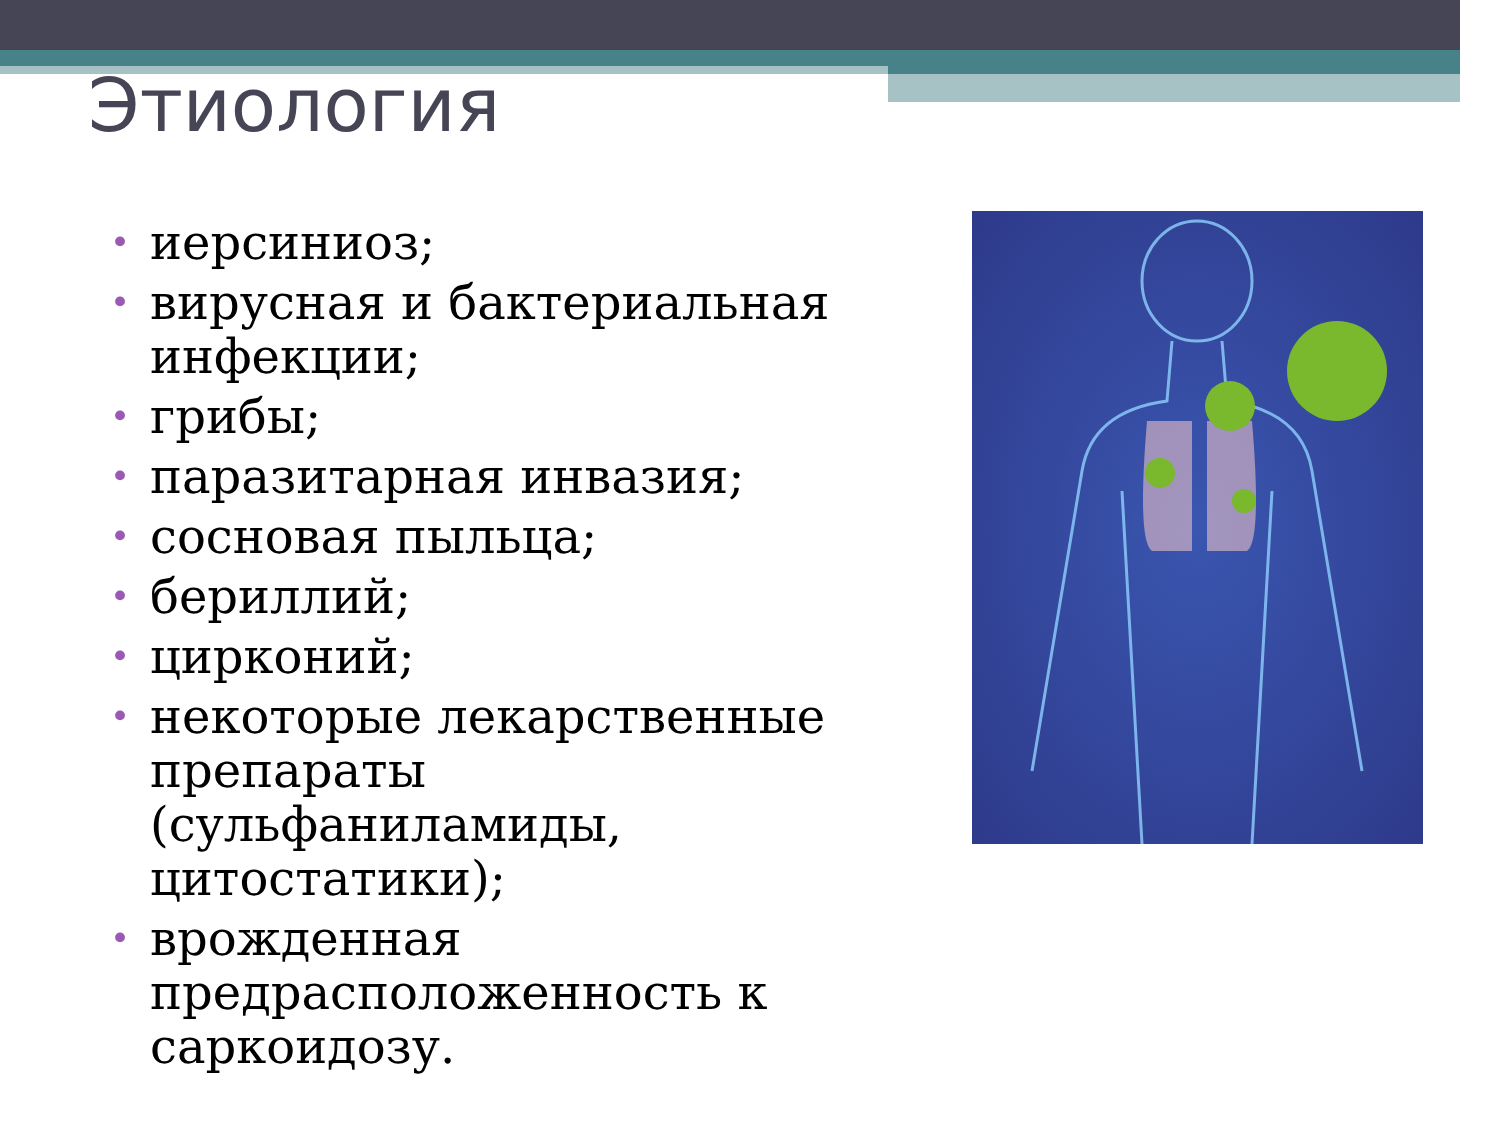Этиология
• иерсиниоз;
• вирусная и бактериальная инфекции;
• грибы;
• паразитарная инвазия;
• сосновая пыльца;
• бериллий;
• цирконий;
• некоторые лекарственные препараты (сульфаниламиды, цитостатики);
• врожденная предрасположенность к саркоидозу.